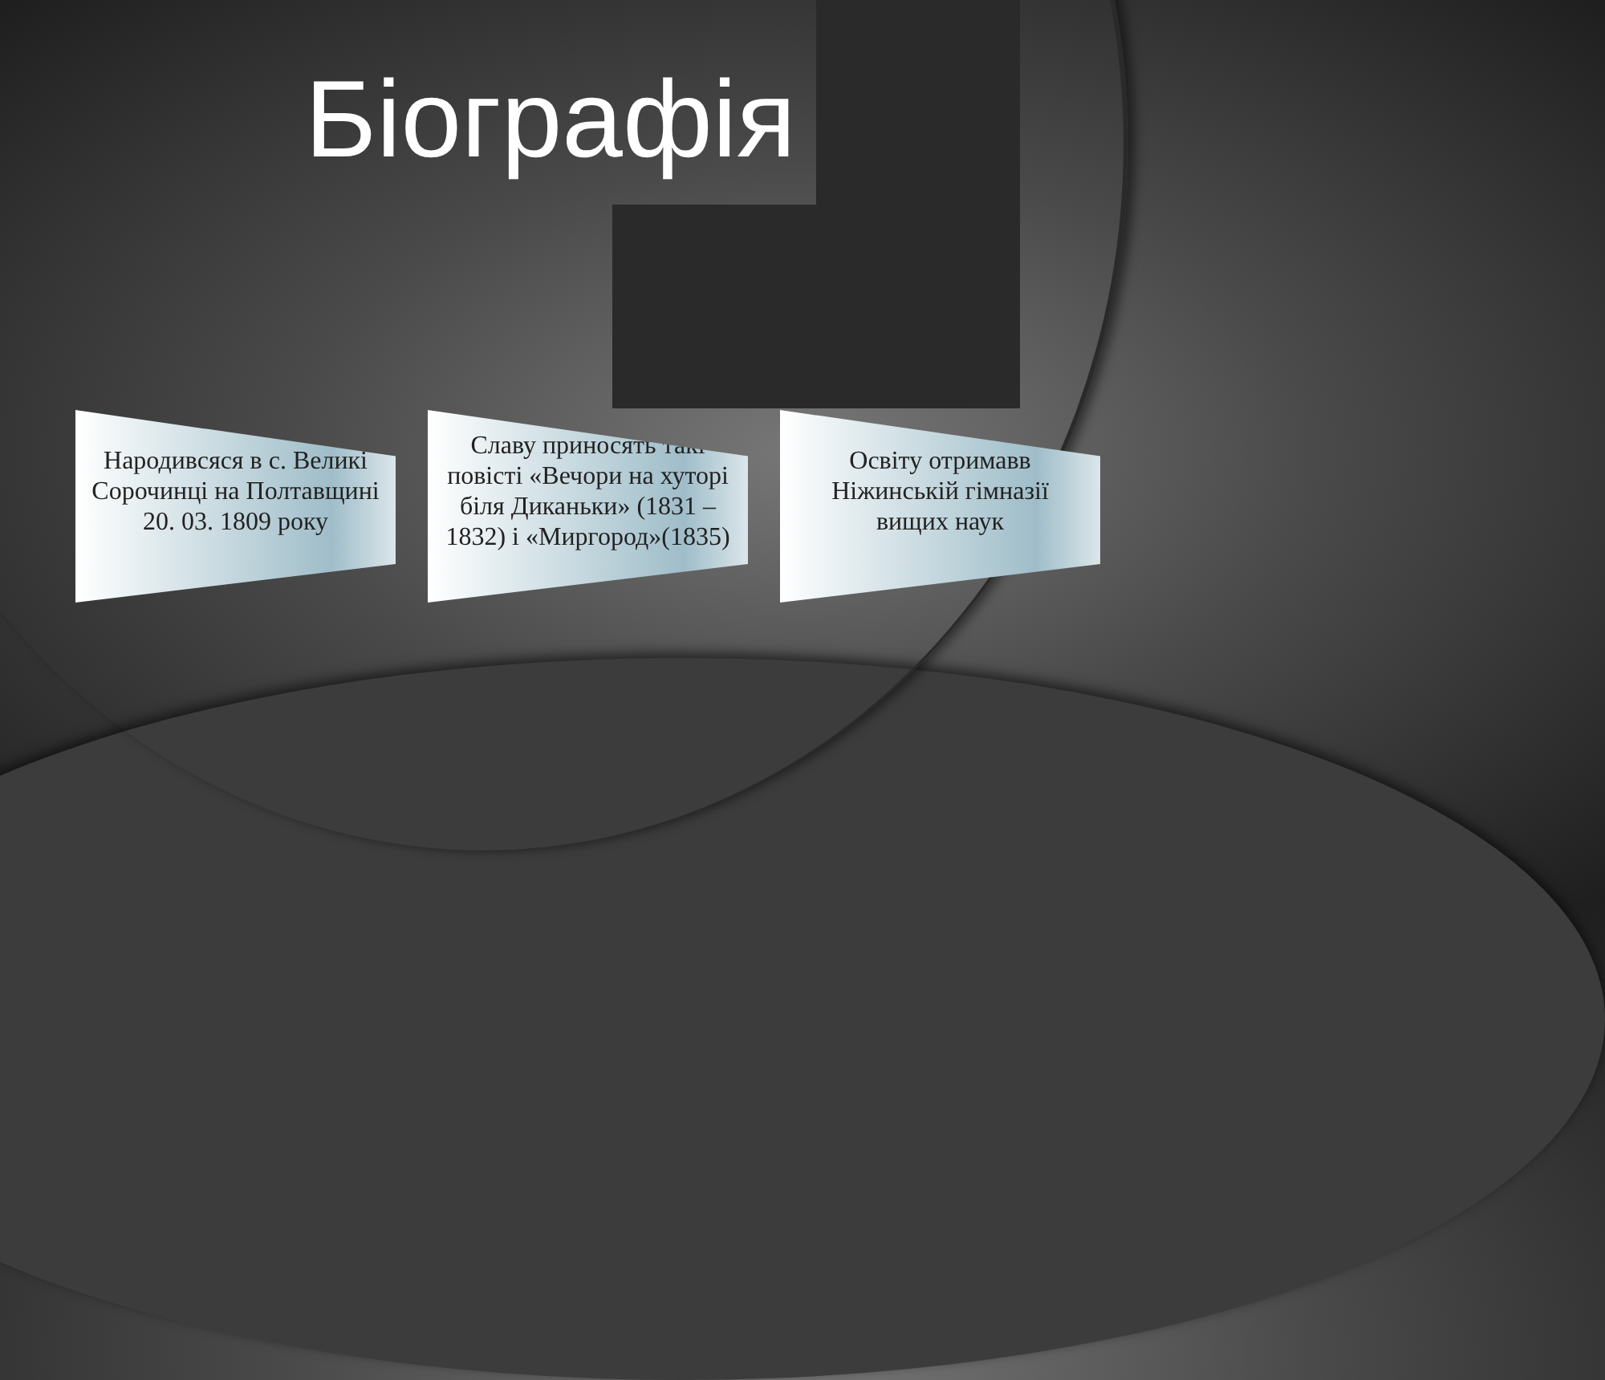Біографія
Народивсяся в с. Великі Сорочинці на Полтавщині 20. 03. 1809 року
Славу приносять такі повісті «Вечори на хуторі біля Диканьки» (1831 – 1832) і «Миргород»(1835)
Освіту отримавв Ніжинській гімназії вищих наук